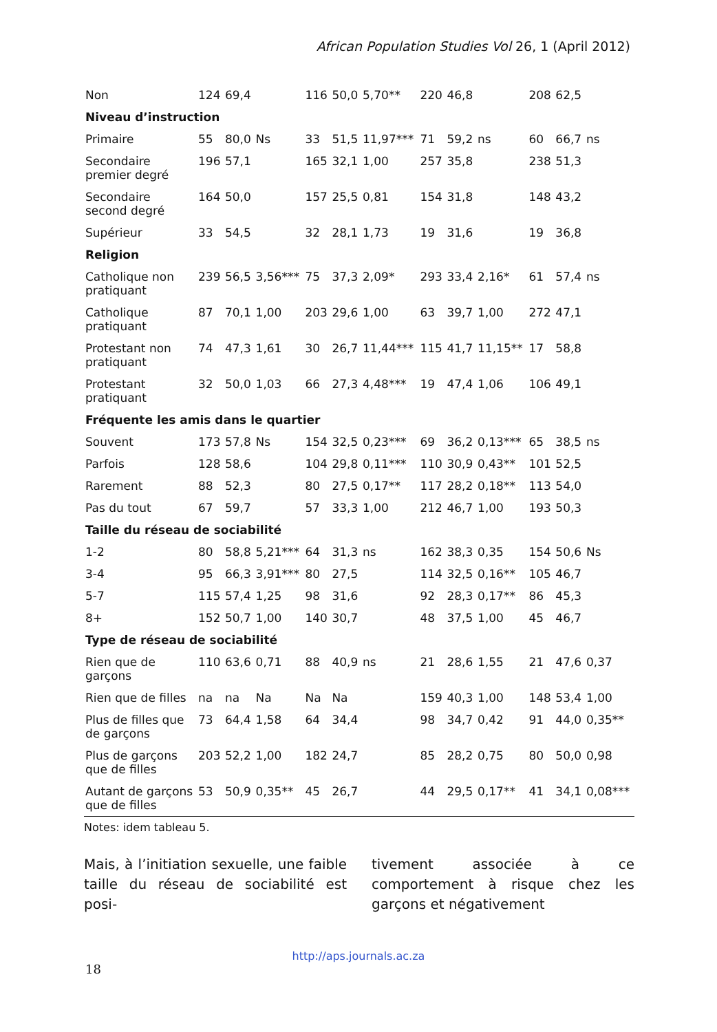African Population Studies Vol 26, 1 (April 2012)
| Non | 124 | 69,4 | | 116 | 50,0 | 5,70** | 220 | 46,8 | | 208 | 62,5 | |
| Niveau d’instruction | | | | | | | | | | | | |
| Primaire | 55 | 80,0 | Ns | 33 | 51,5 | 11,97*** | 71 | 59,2 | ns | 60 | 66,7 | ns |
| Secondaire premier degré | 196 | 57,1 | | 165 | 32,1 | 1,00 | 257 | 35,8 | | 238 | 51,3 | |
| Secondaire second degré | 164 | 50,0 | | 157 | 25,5 | 0,81 | 154 | 31,8 | | 148 | 43,2 | |
| Supérieur | 33 | 54,5 | | 32 | 28,1 | 1,73 | 19 | 31,6 | | 19 | 36,8 | |
| Religion | | | | | | | | | | | | |
| Catholique non pratiquant | 239 | 56,5 | 3,56*** | 75 | 37,3 | 2,09* | 293 | 33,4 | 2,16* | 61 | 57,4 | ns |
| Catholique pratiquant | 87 | 70,1 | 1,00 | 203 | 29,6 | 1,00 | 63 | 39,7 | 1,00 | 272 | 47,1 | |
| Protestant non pratiquant | 74 | 47,3 | 1,61 | 30 | 26,7 | 11,44*** | 115 | 41,7 | 11,15** | 17 | 58,8 | |
| Protestant pratiquant | 32 | 50,0 | 1,03 | 66 | 27,3 | 4,48*** | 19 | 47,4 | 1,06 | 106 | 49,1 | |
| Fréquente les amis dans le quartier | | | | | | | | | | | | |
| Souvent | 173 | 57,8 | Ns | 154 | 32,5 | 0,23*** | 69 | 36,2 | 0,13*** | 65 | 38,5 | ns |
| Parfois | 128 | 58,6 | | 104 | 29,8 | 0,11*** | 110 | 30,9 | 0,43** | 101 | 52,5 | |
| Rarement | 88 | 52,3 | | 80 | 27,5 | 0,17** | 117 | 28,2 | 0,18** | 113 | 54,0 | |
| Pas du tout | 67 | 59,7 | | 57 | 33,3 | 1,00 | 212 | 46,7 | 1,00 | 193 | 50,3 | |
| Taille du réseau de sociabilité | | | | | | | | | | | | |
| 1-2 | 80 | 58,8 | 5,21*** | 64 | 31,3 | ns | 162 | 38,3 | 0,35 | 154 | 50,6 | Ns |
| 3-4 | 95 | 66,3 | 3,91*** | 80 | 27,5 | | 114 | 32,5 | 0,16** | 105 | 46,7 | |
| 5-7 | 115 | 57,4 | 1,25 | 98 | 31,6 | | 92 | 28,3 | 0,17** | 86 | 45,3 | |
| 8+ | 152 | 50,7 | 1,00 | 140 | 30,7 | | 48 | 37,5 | 1,00 | 45 | 46,7 | |
| Type de réseau de sociabilité | | | | | | | | | | | | |
| Rien que de garçons | 110 | 63,6 | 0,71 | 88 | 40,9 | ns | 21 | 28,6 | 1,55 | 21 | 47,6 | 0,37 |
| Rien que de filles | na | na | Na | Na | Na | | 159 | 40,3 | 1,00 | 148 | 53,4 | 1,00 |
| Plus de filles que de garçons | 73 | 64,4 | 1,58 | 64 | 34,4 | | 98 | 34,7 | 0,42 | 91 | 44,0 | 0,35** |
| Plus de garçons que de filles | 203 | 52,2 | 1,00 | 182 | 24,7 | | 85 | 28,2 | 0,75 | 80 | 50,0 | 0,98 |
| Autant de garçons que de filles | 53 | 50,9 | 0,35** | 45 | 26,7 | | 44 | 29,5 | 0,17** | 41 | 34,1 | 0,08*** |
Notes: idem tableau 5.
Mais, à l’initiation sexuelle, une faible taille du réseau de sociabilité est posi-
tivement associée à ce comportement à risque chez les garçons et négativement
http://aps.journals.ac.za
18